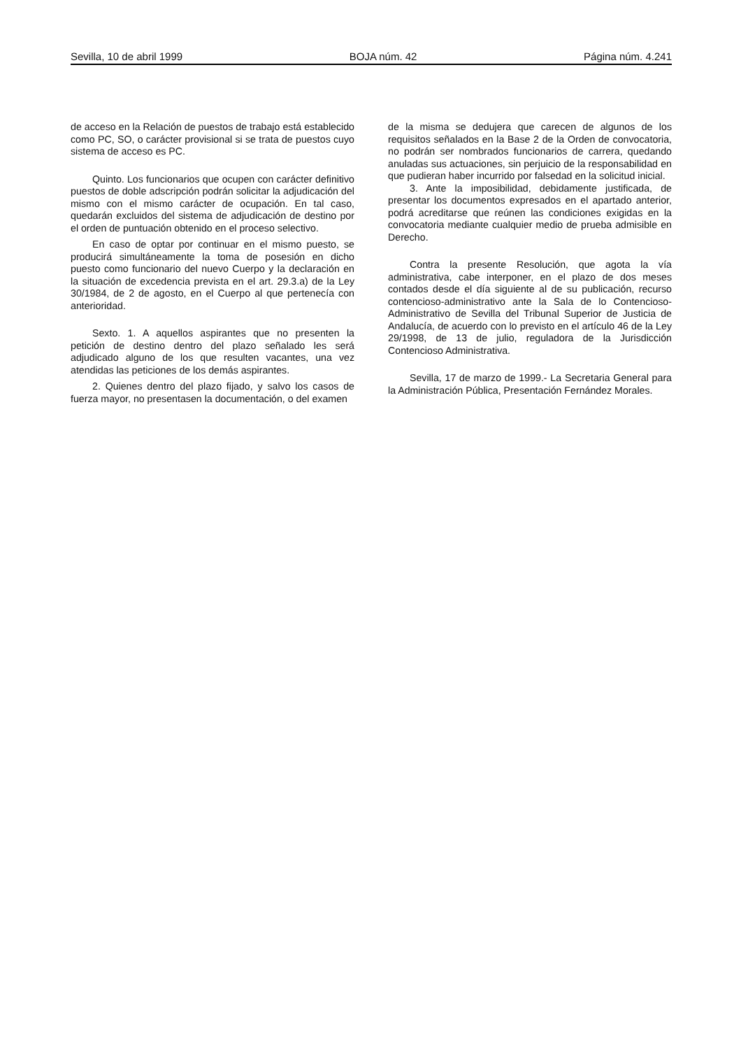Sevilla, 10 de abril 1999 BOJA núm. 42 Página núm. 4.241
de acceso en la Relación de puestos de trabajo está establecido como PC, SO, o carácter provisional si se trata de puestos cuyo sistema de acceso es PC.
Quinto. Los funcionarios que ocupen con carácter definitivo puestos de doble adscripción podrán solicitar la adjudicación del mismo con el mismo carácter de ocupación. En tal caso, quedarán excluidos del sistema de adjudicación de destino por el orden de puntuación obtenido en el proceso selectivo.
En caso de optar por continuar en el mismo puesto, se producirá simultáneamente la toma de posesión en dicho puesto como funcionario del nuevo Cuerpo y la declaración en la situación de excedencia prevista en el art. 29.3.a) de la Ley 30/1984, de 2 de agosto, en el Cuerpo al que pertenecía con anterioridad.
Sexto. 1. A aquellos aspirantes que no presenten la petición de destino dentro del plazo señalado les será adjudicado alguno de los que resulten vacantes, una vez atendidas las peticiones de los demás aspirantes.
2. Quienes dentro del plazo fijado, y salvo los casos de fuerza mayor, no presentasen la documentación, o del examen
de la misma se dedujera que carecen de algunos de los requisitos señalados en la Base 2 de la Orden de convocatoria, no podrán ser nombrados funcionarios de carrera, quedando anuladas sus actuaciones, sin perjuicio de la responsabilidad en que pudieran haber incurrido por falsedad en la solicitud inicial.
3. Ante la imposibilidad, debidamente justificada, de presentar los documentos expresados en el apartado anterior, podrá acreditarse que reúnen las condiciones exigidas en la convocatoria mediante cualquier medio de prueba admisible en Derecho.
Contra la presente Resolución, que agota la vía administrativa, cabe interponer, en el plazo de dos meses contados desde el día siguiente al de su publicación, recurso contencioso-administrativo ante la Sala de lo Contencioso-Administrativo de Sevilla del Tribunal Superior de Justicia de Andalucía, de acuerdo con lo previsto en el artículo 46 de la Ley 29/1998, de 13 de julio, reguladora de la Jurisdicción Contencioso Administrativa.
Sevilla, 17 de marzo de 1999.- La Secretaria General para la Administración Pública, Presentación Fernández Morales.